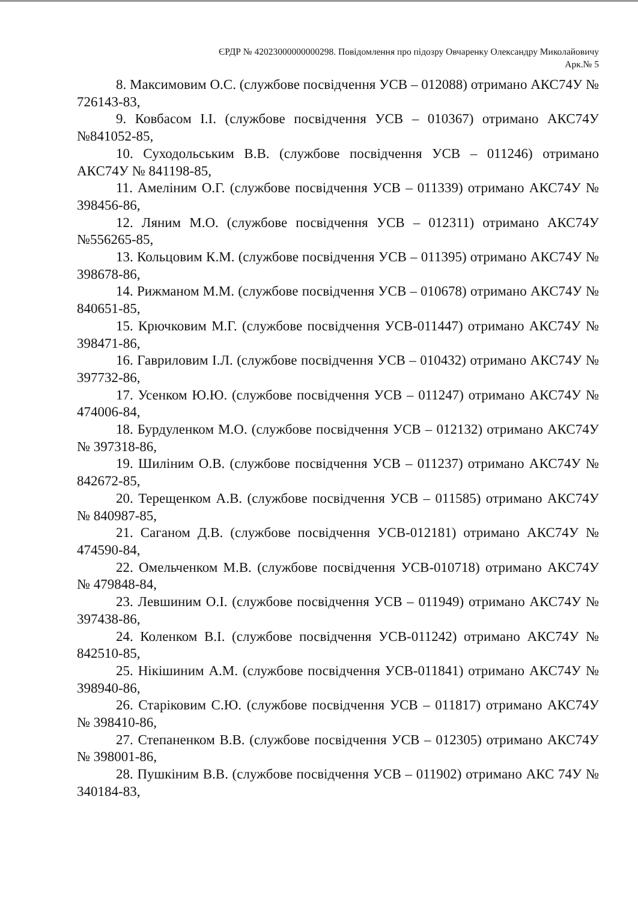ЄРДР № 42023000000000298. Повідомлення про підозру Овчаренку Олександру Миколайовичу
Арк.№ 5
8. Максимовим О.С. (службове посвідчення УСВ – 012088) отримано АКС74У № 726143-83,
9. Ковбасом І.І. (службове посвідчення УСВ – 010367) отримано АКС74У №841052-85,
10. Суходольським В.В. (службове посвідчення УСВ – 011246) отримано АКС74У № 841198-85,
11. Амеліним О.Г. (службове посвідчення УСВ – 011339) отримано АКС74У № 398456-86,
12. Ляним М.О. (службове посвідчення УСВ – 012311) отримано АКС74У №556265-85,
13. Кольцовим К.М. (службове посвідчення УСВ – 011395) отримано АКС74У № 398678-86,
14. Рижманом М.М. (службове посвідчення УСВ – 010678) отримано АКС74У № 840651-85,
15. Крючковим М.Г. (службове посвідчення УСВ-011447) отримано АКС74У № 398471-86,
16. Гавриловим І.Л. (службове посвідчення УСВ – 010432) отримано АКС74У № 397732-86,
17. Усенком Ю.Ю. (службове посвідчення УСВ – 011247) отримано АКС74У № 474006-84,
18. Бурдуленком М.О. (службове посвідчення УСВ – 012132) отримано АКС74У № 397318-86,
19. Шиліним О.В. (службове посвідчення УСВ – 011237) отримано АКС74У № 842672-85,
20. Терещенком А.В. (службове посвідчення УСВ – 011585) отримано АКС74У № 840987-85,
21. Саганом Д.В. (службове посвідчення УСВ-012181) отримано АКС74У № 474590-84,
22. Омельченком М.В. (службове посвідчення УСВ-010718) отримано АКС74У № 479848-84,
23. Левшиним О.І. (службове посвідчення УСВ – 011949) отримано АКС74У № 397438-86,
24. Коленком В.І. (службове посвідчення УСВ-011242) отримано АКС74У № 842510-85,
25. Нікішиним А.М. (службове посвідчення УСВ-011841) отримано АКС74У № 398940-86,
26. Старіковим С.Ю. (службове посвідчення УСВ – 011817) отримано АКС74У № 398410-86,
27. Степаненком В.В. (службове посвідчення УСВ – 012305) отримано АКС74У № 398001-86,
28. Пушкіним В.В. (службове посвідчення УСВ – 011902) отримано АКС 74У № 340184-83,